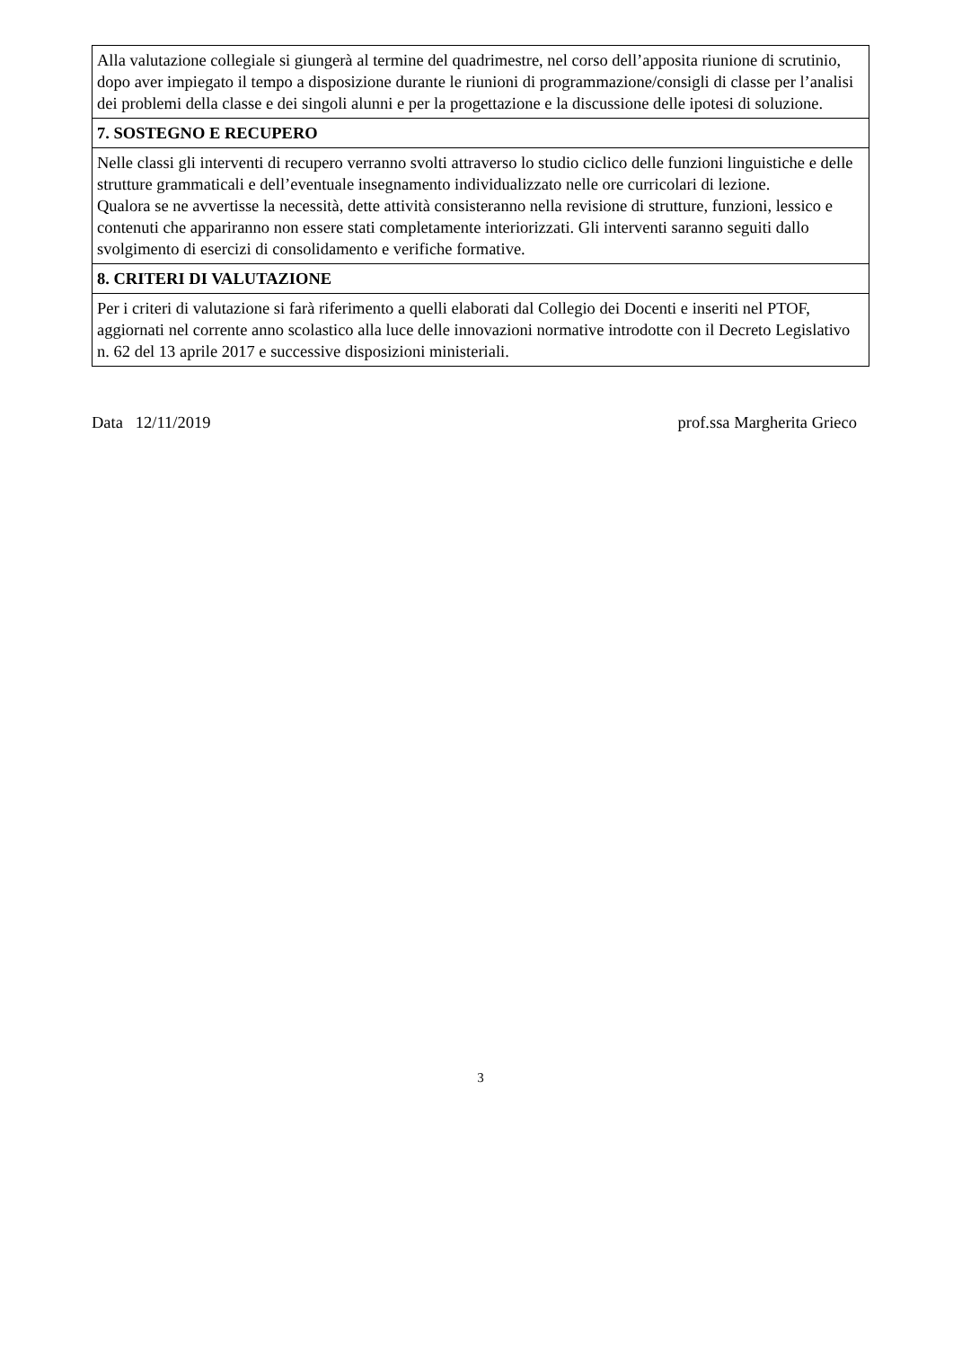| Alla valutazione collegiale si giungerà al termine del quadrimestre, nel corso dell’apposita riunione di scrutinio, dopo aver impiegato il tempo a disposizione durante le riunioni di programmazione/consigli di classe per l’analisi dei problemi della classe e dei singoli alunni e per la progettazione e la discussione delle ipotesi di soluzione. |
| 7. SOSTEGNO E RECUPERO |
| Nelle classi gli interventi di recupero verranno svolti attraverso lo studio ciclico delle funzioni linguistiche e delle strutture grammaticali e dell’eventuale insegnamento individualizzato nelle ore curricolari di lezione. Qualora se ne avvertisse la necessità, dette attività consisteranno nella revisione di strutture, funzioni, lessico e contenuti che appariranno non essere stati completamente interiorizzati. Gli interventi saranno seguiti dallo svolgimento di esercizi di consolidamento e verifiche formative. |
| 8. CRITERI DI VALUTAZIONE |
| Per i criteri di valutazione si farà riferimento a quelli elaborati dal Collegio dei Docenti e inseriti nel PTOF, aggiornati nel corrente anno scolastico alla luce delle innovazioni normative introdotte con il Decreto Legislativo n. 62 del 13 aprile 2017 e successive disposizioni ministeriali. |
Data 12/11/2019 prof.ssa Margherita Grieco
3